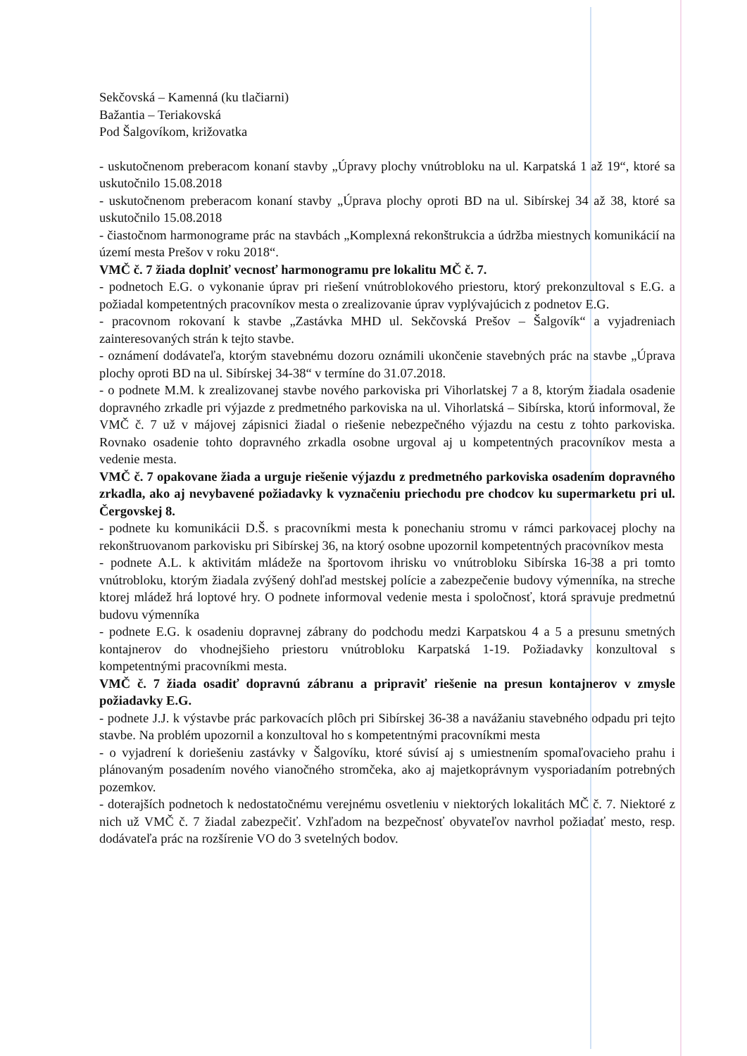Sekčovská – Kamenná (ku tlačiarni)
Bažantia – Teriakovská
Pod Šalgovíkom, križovatka
- uskutočnenom preberacom konaní stavby „Úpravy plochy vnútrobloku na ul. Karpatská 1 až 19“, ktoré sa uskutočnilo 15.08.2018
- uskutočnenom preberacom konaní stavby „Úprava plochy oproti BD na ul. Sibírskej 34 až 38, ktoré sa uskutočnilo 15.08.2018
- čiastočnom harmonograme prác na stavbách „Komplexná rekonštrukcia a údržba miestnych komunikácií na území mesta Prešov v roku 2018“.
VMČ č. 7 žiada doplniť vecnosť harmonogramu pre lokalitu MČ č. 7.
- podnetoch E.G. o vykonanie úprav pri riešení vnútroblokového priestoru, ktorý prekonzultoval s E.G. a požiadal kompetentných pracovníkov mesta o zrealizovanie úprav vyplývajúcich z podnetov E.G.
- pracovnom rokovaní k stavbe „Zastávka MHD ul. Sekčovská Prešov – Šalgovík“ a vyjadreniach zainteresovaných strán k tejto stavbe.
- oznámení dodávateľa, ktorým stavebnému dozoru oznámili ukončenie stavebných prác na stavbe „Úprava plochy oproti BD na ul. Sibírskej 34-38“ v termíne do 31.07.2018.
- o podnete M.M. k zrealizovanej stavbe nového parkoviska pri Vihorlatskej 7 a 8, ktorým žiadala osadenie dopravného zrkadle pri výjazde z predmetného parkoviska na ul. Vihorlatská – Sibírska, ktorú informoval, že VMČ č. 7 už v májovej zápisnici žiadal o riešenie nebezpečného výjazdu na cestu z tohto parkoviska. Rovnako osadenie tohto dopravného zrkadla osobne urgoval aj u kompetentných pracovníkov mesta a vedenie mesta.
VMČ č. 7 opakovane žiada a urguje riešenie výjazdu z predmetného parkoviska osadením dopravného zrkadla, ako aj nevybavené požiadavky k vyznačeniu priechodu pre chodcov ku supermarketu pri ul. Čergovskej 8.
- podnete ku komunikácii D.Š. s pracovníkmi mesta k ponechaniu stromu v rámci parkovacej plochy na rekonštruovanom parkovisku pri Sibírskej 36, na ktorý osobne upozornil kompetentných pracovníkov mesta
- podnete A.L. k aktivitám mládeže na športovom ihrisku vo vnútrobloku Sibírska 16-38 a pri tomto vnútrobloku, ktorým žiadala zvýšený dohľad mestskej polície a zabezpečenie budovy výmenníka, na streche ktorej mládež hrá loptové hry. O podnete informoval vedenie mesta i spoločnosť, ktorá spravuje predmetnú budovu výmenníka
- podnete E.G. k osadeniu dopravnej zábrany do podchodu medzi Karpatskou 4 a 5 a presunu smetných kontajnerov do vhodnejšieho priestoru vnútrobloku Karpatská 1-19. Požiadavky konzultoval s kompetentnými pracovníkmi mesta.
VMČ č. 7 žiada osadiť dopravnú zábranu a pripraviť riešenie na presun kontajnerov v zmysle požiadavky E.G.
- podnete J.J. k výstavbe prác parkovacích plôch pri Sibírskej 36-38 a navážaniu stavebného odpadu pri tejto stavbe. Na problém upozornil a konzultoval ho s kompetentnými pracovníkmi mesta
- o vyjadrení k doriešeniu zastávky v Šalgovíku, ktoré súvisí aj s umiestnením spomaľovacieho prahu i plánovaným posadením nového vianočného stromčeka, ako aj majetkoprávnym vysporiadaním potrebných pozemkov.
- doterajších podnetoch k nedostatočnému verejnému osvetleniu v niektorých lokalitách MČ č. 7. Niektoré z nich už VMČ č. 7 žiadal zabezpečiť. Vzhľadom na bezpečnosť obyvateľov navrhol požiadať mesto, resp. dodávateľa prác na rozšírenie VO do 3 svetelných bodov.